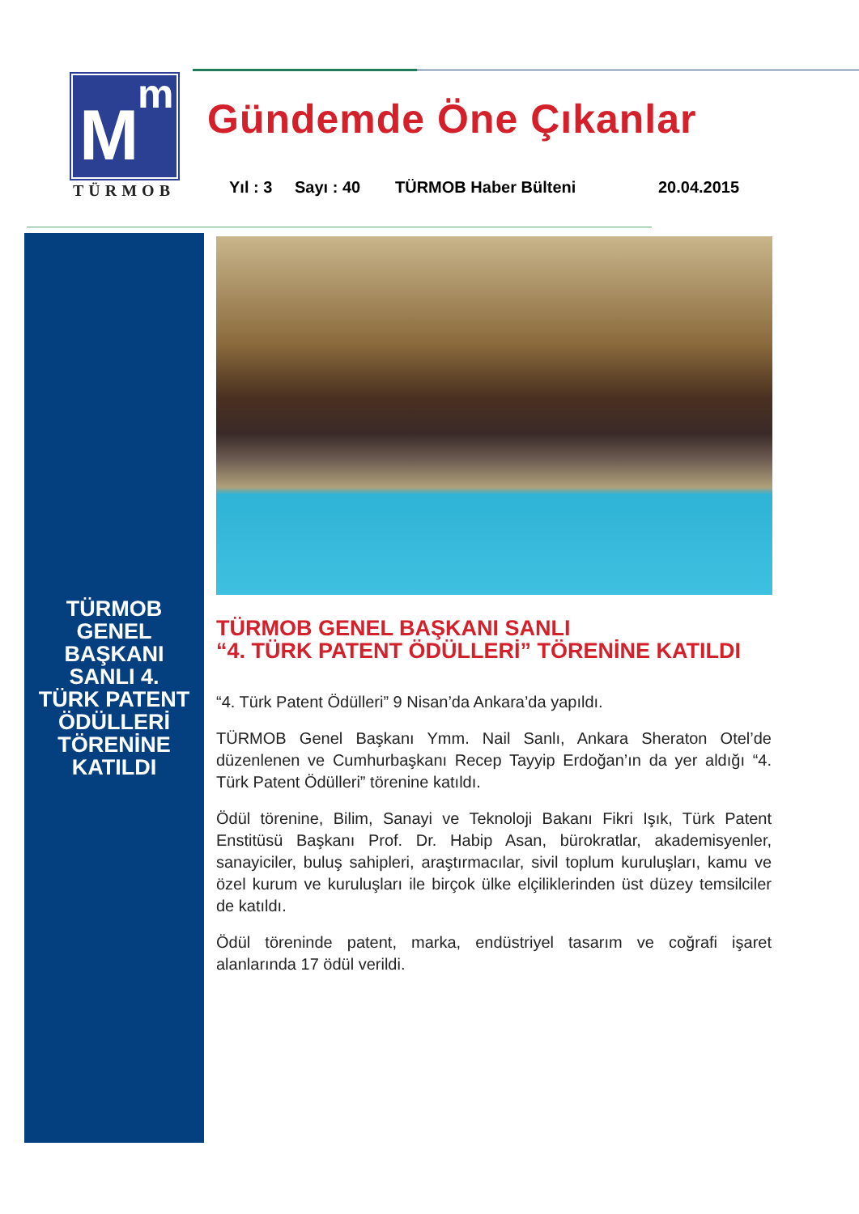m
M
TÜRMOB
Gündemde Öne Çıkanlar
Yıl : 3 Sayı : 40 TÜRMOB Haber Bülteni 20.04.2015
TÜRMOB
GENEL
BAŞKANI
SANLI 4.
TÜRK PATENT
ÖDÜLLERİ
TÖRENİNE
KATILDI
TÜRMOB GENEL BAŞKANI SANLI
“4. TÜRK PATENT ÖDÜLLERİ” TÖRENİNE KATILDI
“4. Türk Patent Ödülleri” 9 Nisan’da Ankara’da yapıldı.
TÜRMOB Genel Başkanı Ymm. Nail Sanlı, Ankara Sheraton Otel’de düzenlenen ve Cumhurbaşkanı Recep Tayyip Erdoğan’ın da yer aldığı “4. Türk Patent Ödülleri” törenine katıldı.
Ödül törenine, Bilim, Sanayi ve Teknoloji Bakanı Fikri Işık, Türk Patent Enstitüsü Başkanı Prof. Dr. Habip Asan, bürokratlar, akademisyenler, sanayiciler, buluş sahipleri, araştırmacılar, sivil toplum kuruluşları, kamu ve özel kurum ve kuruluşları ile birçok ülke elçiliklerinden üst düzey temsilciler de katıldı.
Ödül töreninde patent, marka, endüstriyel tasarım ve coğrafi işaret alanlarında 17 ödül verildi.